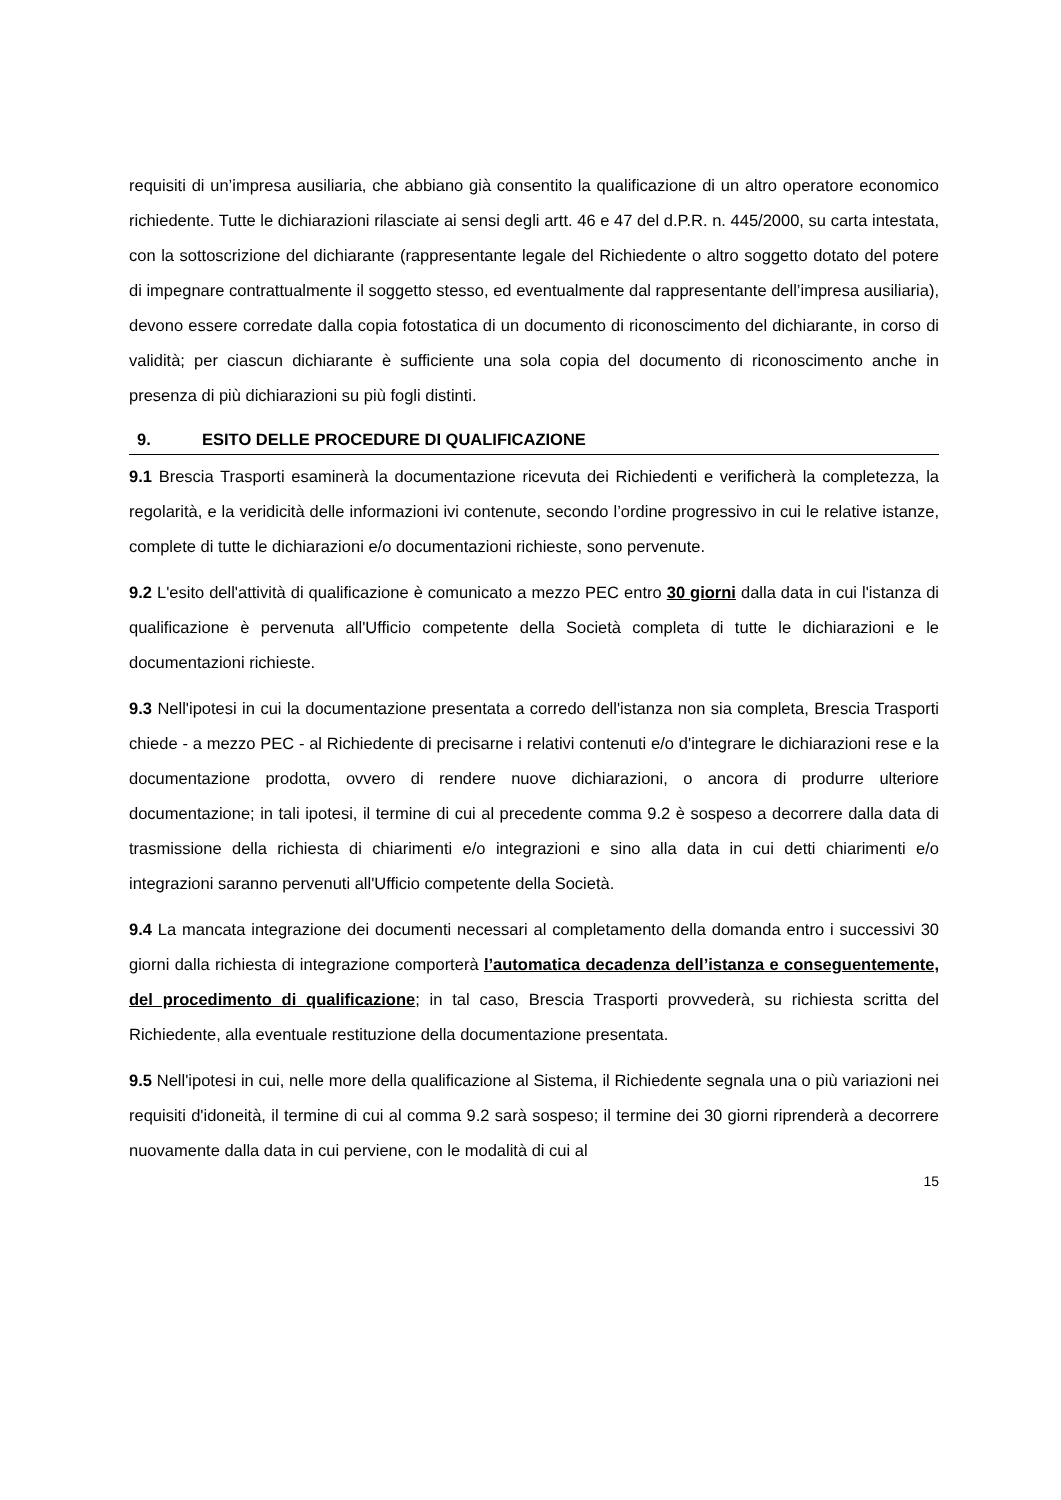requisiti di un’impresa ausiliaria, che abbiano già consentito la qualificazione di un altro operatore economico richiedente. Tutte le dichiarazioni rilasciate ai sensi degli artt. 46 e 47 del d.P.R. n. 445/2000, su carta intestata, con la sottoscrizione del dichiarante (rappresentante legale del Richiedente o altro soggetto dotato del potere di impegnare contrattualmente il soggetto stesso, ed eventualmente dal rappresentante dell’impresa ausiliaria), devono essere corredate dalla copia fotostatica di un documento di riconoscimento del dichiarante, in corso di validità; per ciascun dichiarante è sufficiente una sola copia del documento di riconoscimento anche in presenza di più dichiarazioni su più fogli distinti.
9. ESITO DELLE PROCEDURE DI QUALIFICAZIONE
9.1 Brescia Trasporti esaminerà la documentazione ricevuta dei Richiedenti e verificherà la completezza, la regolarità, e la veridicità delle informazioni ivi contenute, secondo l’ordine progressivo in cui le relative istanze, complete di tutte le dichiarazioni e/o documentazioni richieste, sono pervenute.
9.2 L'esito dell'attività di qualificazione è comunicato a mezzo PEC entro 30 giorni dalla data in cui l'istanza di qualificazione è pervenuta all'Ufficio competente della Società completa di tutte le dichiarazioni e le documentazioni richieste.
9.3 Nell'ipotesi in cui la documentazione presentata a corredo dell'istanza non sia completa, Brescia Trasporti chiede - a mezzo PEC - al Richiedente di precisarne i relativi contenuti e/o d'integrare le dichiarazioni rese e la documentazione prodotta, ovvero di rendere nuove dichiarazioni, o ancora di produrre ulteriore documentazione; in tali ipotesi, il termine di cui al precedente comma 9.2 è sospeso a decorrere dalla data di trasmissione della richiesta di chiarimenti e/o integrazioni e sino alla data in cui detti chiarimenti e/o integrazioni saranno pervenuti all'Ufficio competente della Società.
9.4 La mancata integrazione dei documenti necessari al completamento della domanda entro i successivi 30 giorni dalla richiesta di integrazione comporterà l’automatica decadenza dell’istanza e conseguentemente, del procedimento di qualificazione; in tal caso, Brescia Trasporti provvederà, su richiesta scritta del Richiedente, alla eventuale restituzione della documentazione presentata.
9.5 Nell'ipotesi in cui, nelle more della qualificazione al Sistema, il Richiedente segnala una o più variazioni nei requisiti d'idoneità, il termine di cui al comma 9.2 sarà sospeso; il termine dei 30 giorni riprenderà a decorrere nuovamente dalla data in cui perviene, con le modalità di cui al
15